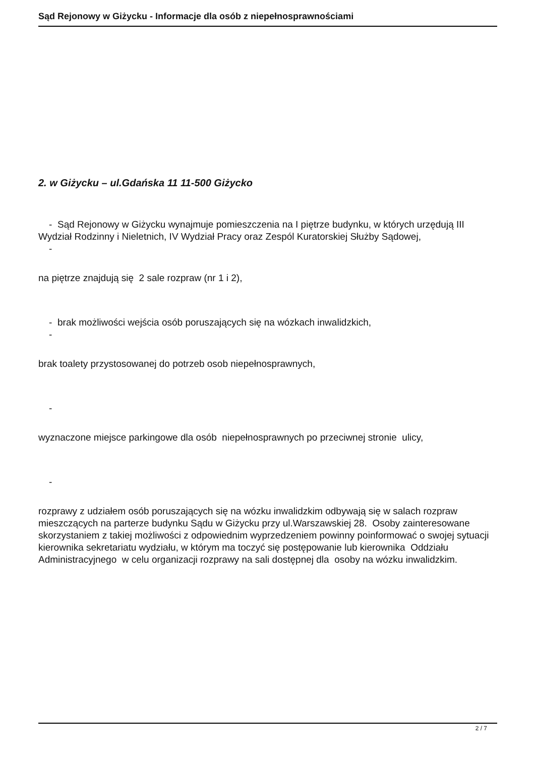Sąd Rejonowy w Giżycku - Informacje dla osób z niepełnosprawnościami
2. w Giżycku – ul.Gdańska 11 11-500 Giżycko
- Sąd Rejonowy w Giżycku wynajmuje pomieszczenia na I piętrze budynku, w których urzędują III Wydział Rodzinny i Nieletnich, IV Wydział Pracy oraz Zespól Kuratorskiej Służby Sądowej,
-
na piętrze znajdują się 2 sale rozpraw (nr 1 i 2),
- brak możliwości wejścia osób poruszających się na wózkach inwalidzkich,
-
brak toalety przystosowanej do potrzeb osob niepełnosprawnych,
-
wyznaczone miejsce parkingowe dla osób niepełnosprawnych po przeciwnej stronie ulicy,
-
rozprawy z udziałem osób poruszających się na wózku inwalidzkim odbywają się w salach rozpraw mieszczących na parterze budynku Sądu w Giżycku przy ul.Warszawskiej 28. Osoby zainteresowane skorzystaniem z takiej możliwości z odpowiednim wyprzedzeniem powinny poinformować o swojej sytuacji kierownika sekretariatu wydziału, w którym ma toczyć się postępowanie lub kierownika Oddziału Administracyjnego w celu organizacji rozprawy na sali dostępnej dla osoby na wózku inwalidzkim.
2 / 7